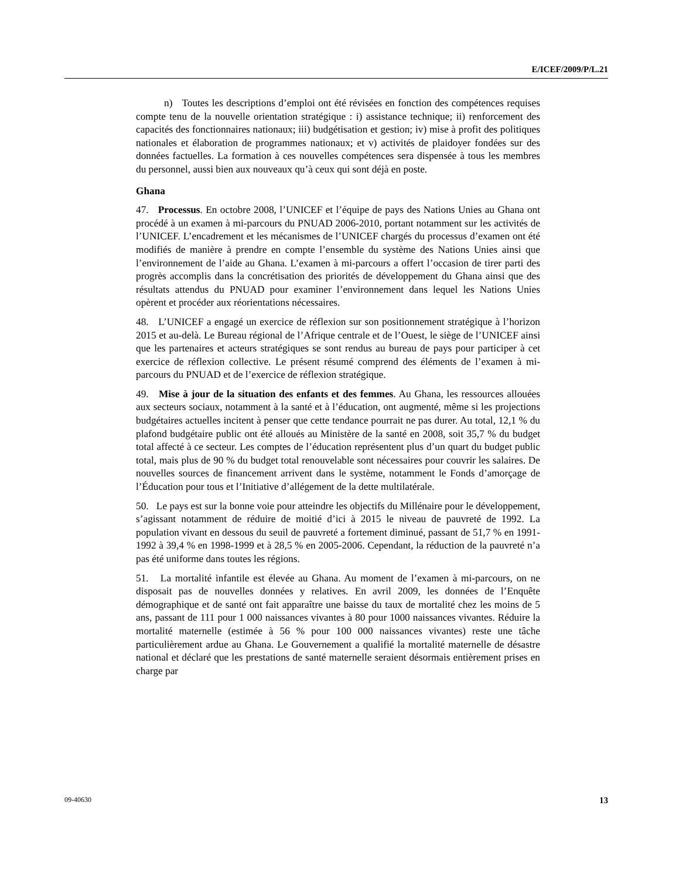E/ICEF/2009/P/L.21
n) Toutes les descriptions d’emploi ont été révisées en fonction des compétences requises compte tenu de la nouvelle orientation stratégique : i) assistance technique; ii) renforcement des capacités des fonctionnaires nationaux; iii) budgétisation et gestion; iv) mise à profit des politiques nationales et élaboration de programmes nationaux; et v) activités de plaidoyer fondées sur des données factuelles. La formation à ces nouvelles compétences sera dispensée à tous les membres du personnel, aussi bien aux nouveaux qu’à ceux qui sont déjà en poste.
Ghana
47. Processus. En octobre 2008, l’UNICEF et l’équipe de pays des Nations Unies au Ghana ont procédé à un examen à mi-parcours du PNUAD 2006-2010, portant notamment sur les activités de l’UNICEF. L’encadrement et les mécanismes de l’UNICEF chargés du processus d’examen ont été modifiés de manière à prendre en compte l’ensemble du système des Nations Unies ainsi que l’environnement de l’aide au Ghana. L’examen à mi-parcours a offert l’occasion de tirer parti des progrès accomplis dans la concrétisation des priorités de développement du Ghana ainsi que des résultats attendus du PNUAD pour examiner l’environnement dans lequel les Nations Unies opèrent et procéder aux réorientations nécessaires.
48. L’UNICEF a engagé un exercice de réflexion sur son positionnement stratégique à l’horizon 2015 et au-delà. Le Bureau régional de l’Afrique centrale et de l’Ouest, le siège de l’UNICEF ainsi que les partenaires et acteurs stratégiques se sont rendus au bureau de pays pour participer à cet exercice de réflexion collective. Le présent résumé comprend des éléments de l’examen à mi-parcours du PNUAD et de l’exercice de réflexion stratégique.
49. Mise à jour de la situation des enfants et des femmes. Au Ghana, les ressources allouées aux secteurs sociaux, notamment à la santé et à l’éducation, ont augmenté, même si les projections budgétaires actuelles incitent à penser que cette tendance pourrait ne pas durer. Au total, 12,1 % du plafond budgétaire public ont été alloués au Ministère de la santé en 2008, soit 35,7 % du budget total affecté à ce secteur. Les comptes de l’éducation représentent plus d’un quart du budget public total, mais plus de 90 % du budget total renouvelable sont nécessaires pour couvrir les salaires. De nouvelles sources de financement arrivent dans le système, notamment le Fonds d’amorçage de l’Éducation pour tous et l’Initiative d’allégement de la dette multilatérale.
50. Le pays est sur la bonne voie pour atteindre les objectifs du Millénaire pour le développement, s’agissant notamment de réduire de moitié d’ici à 2015 le niveau de pauvreté de 1992. La population vivant en dessous du seuil de pauvreté a fortement diminué, passant de 51,7 % en 1991-1992 à 39,4 % en 1998-1999 et à 28,5 % en 2005-2006. Cependant, la réduction de la pauvreté n’a pas été uniforme dans toutes les régions.
51. La mortalité infantile est élevée au Ghana. Au moment de l’examen à mi-parcours, on ne disposait pas de nouvelles données y relatives. En avril 2009, les données de l’Enquête démographique et de santé ont fait apparaître une baisse du taux de mortalité chez les moins de 5 ans, passant de 111 pour 1 000 naissances vivantes à 80 pour 1000 naissances vivantes. Réduire la mortalité maternelle (estimée à 56 % pour 100 000 naissances vivantes) reste une tâche particulièrement ardue au Ghana. Le Gouvernement a qualifié la mortalité maternelle de désastre national et déclaré que les prestations de santé maternelle seraient désormais entièrement prises en charge par
09-40630 13